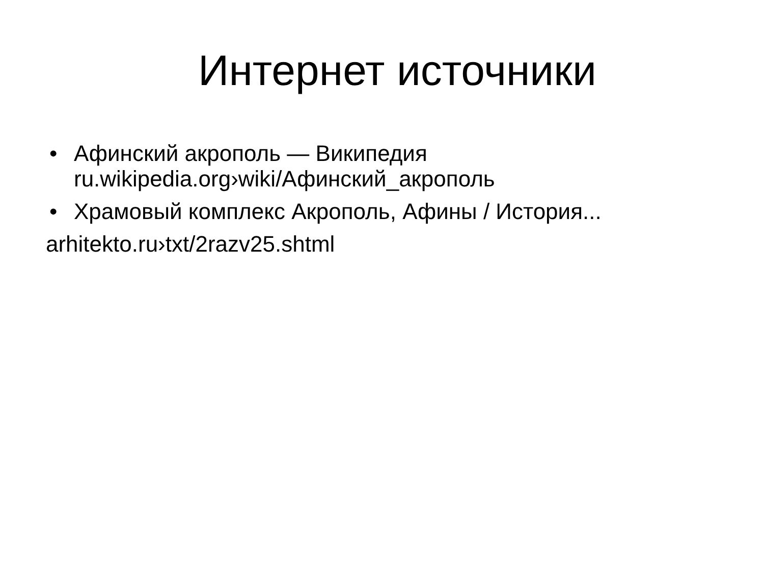Интернет источники
• Афинский акрополь — Википедия
ru.wikipedia.org›wiki/Афинский_акрополь
• Храмовый комплекс Акрополь, Афины / История...
arhitekto.ru›txt/2razv25.shtml